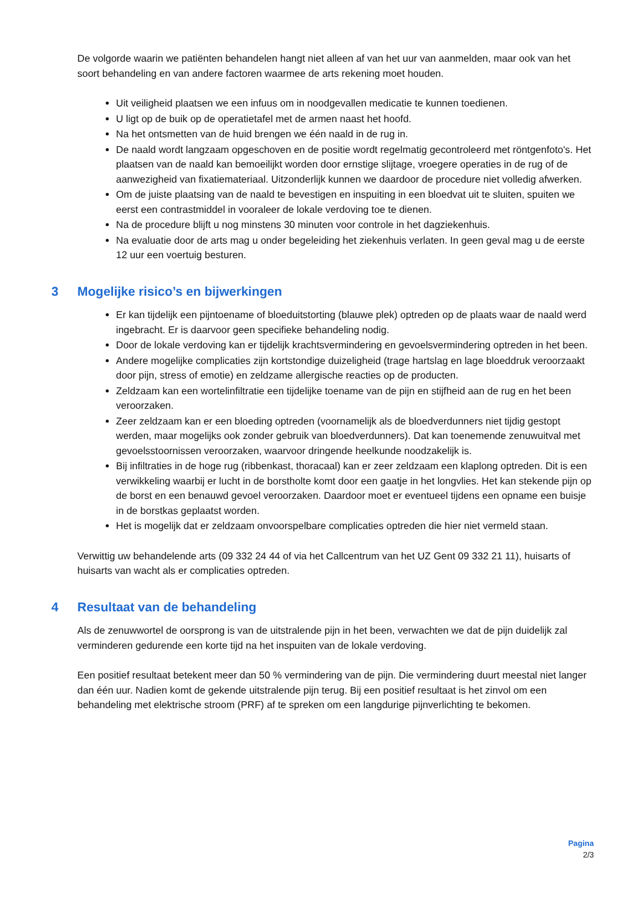De volgorde waarin we patiënten behandelen hangt niet alleen af van het uur van aanmelden, maar ook van het soort behandeling en van andere factoren waarmee de arts rekening moet houden.
Uit veiligheid plaatsen we een infuus om in noodgevallen medicatie te kunnen toedienen.
U ligt op de buik op de operatietafel met de armen naast het hoofd.
Na het ontsmetten van de huid brengen we één naald in de rug in.
De naald wordt langzaam opgeschoven en de positie wordt regelmatig gecontroleerd met röntgenfoto's. Het plaatsen van de naald kan bemoeilijkt worden door ernstige slijtage, vroegere operaties in de rug of de aanwezigheid van fixatiemateriaal. Uitzonderlijk kunnen we daardoor de procedure niet volledig afwerken.
Om de juiste plaatsing van de naald te bevestigen en inspuiting in een bloedvat uit te sluiten, spuiten we eerst een contrastmiddel in vooraleer de lokale verdoving toe te dienen.
Na de procedure blijft u nog minstens 30 minuten voor controle in het dagziekenhuis.
Na evaluatie door de arts mag u onder begeleiding het ziekenhuis verlaten. In geen geval mag u de eerste 12 uur een voertuig besturen.
3 Mogelijke risico’s en bijwerkingen
Er kan tijdelijk een pijntoename of bloeduitstorting (blauwe plek) optreden op de plaats waar de naald werd ingebracht. Er is daarvoor geen specifieke behandeling nodig.
Door de lokale verdoving kan er tijdelijk krachtsvermindering en gevoelsvermindering optreden in het been.
Andere mogelijke complicaties zijn kortstondige duizeligheid (trage hartslag en lage bloeddruk veroorzaakt door pijn, stress of emotie) en zeldzame allergische reacties op de producten.
Zeldzaam kan een wortelinfiltratie een tijdelijke toename van de pijn en stijfheid aan de rug en het been veroorzaken.
Zeer zeldzaam kan er een bloeding optreden (voornamelijk als de bloedverdunners niet tijdig gestopt werden, maar mogelijks ook zonder gebruik van bloedverdunners). Dat kan toenemende zenuwuitval met gevoelsstoornissen veroorzaken, waarvoor dringende heelkunde noodzakelijk is.
Bij infiltraties in de hoge rug (ribbenkast, thoracaal) kan er zeer zeldzaam een klaplong optreden. Dit is een verwikkeling waarbij er lucht in de borstholte komt door een gaatje in het longvlies. Het kan stekende pijn op de borst en een benauwd gevoel veroorzaken. Daardoor moet er eventueel tijdens een opname een buisje in de borstkas geplaatst worden.
Het is mogelijk dat er zeldzaam onvoorspelbare complicaties optreden die hier niet vermeld staan.
Verwittig uw behandelende arts (09 332 24 44 of via het Callcentrum van het UZ Gent 09 332 21 11), huisarts of huisarts van wacht als er complicaties optreden.
4 Resultaat van de behandeling
Als de zenuwwortel de oorsprong is van de uitstralende pijn in het been, verwachten we dat de pijn duidelijk zal verminderen gedurende een korte tijd na het inspuiten van de lokale verdoving.
Een positief resultaat betekent meer dan 50 % vermindering van de pijn. Die vermindering duurt meestal niet langer dan één uur. Nadien komt de gekende uitstralende pijn terug. Bij een positief resultaat is het zinvol om een behandeling met elektrische stroom (PRF) af te spreken om een langdurige pijnverlichting te bekomen.
Pagina
2/3